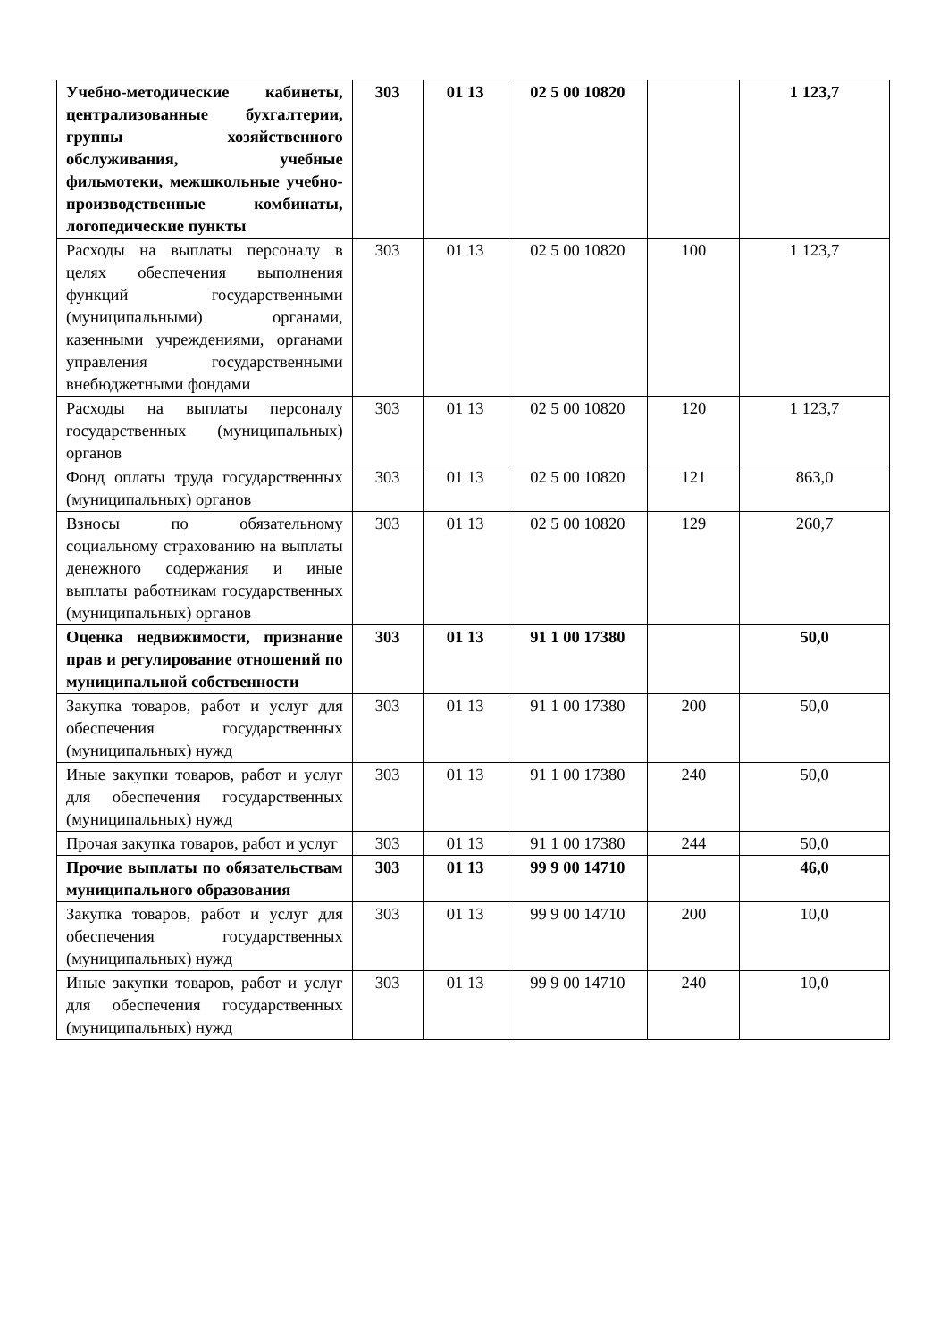| Учебно-методические кабинеты, централизованные бухгалтерии, группы хозяйственного обслуживания, учебные фильмотеки, межшкольные учебно-производственные комбинаты, логопедические пункты | 303 | 01 13 | 02 5 00 10820 | | 1 123,7 |
| Расходы на выплаты персоналу в целях обеспечения выполнения функций государственными (муниципальными) органами, казенными учреждениями, органами управления государственными внебюджетными фондами | 303 | 01 13 | 02 5 00 10820 | 100 | 1 123,7 |
| Расходы на выплаты персоналу государственных (муниципальных) органов | 303 | 01 13 | 02 5 00 10820 | 120 | 1 123,7 |
| Фонд оплаты труда государственных (муниципальных) органов | 303 | 01 13 | 02 5 00 10820 | 121 | 863,0 |
| Взносы по обязательному социальному страхованию на выплаты денежного содержания и иные выплаты работникам государственных (муниципальных) органов | 303 | 01 13 | 02 5 00 10820 | 129 | 260,7 |
| Оценка недвижимости, признание прав и регулирование отношений по муниципальной собственности | 303 | 01 13 | 91 1 00 17380 | | 50,0 |
| Закупка товаров, работ и услуг для обеспечения государственных (муниципальных) нужд | 303 | 01 13 | 91 1 00 17380 | 200 | 50,0 |
| Иные закупки товаров, работ и услуг для обеспечения государственных (муниципальных) нужд | 303 | 01 13 | 91 1 00 17380 | 240 | 50,0 |
| Прочая закупка товаров, работ и услуг | 303 | 01 13 | 91 1 00 17380 | 244 | 50,0 |
| Прочие выплаты по обязательствам муниципального образования | 303 | 01 13 | 99 9 00 14710 | | 46,0 |
| Закупка товаров, работ и услуг для обеспечения государственных (муниципальных) нужд | 303 | 01 13 | 99 9 00 14710 | 200 | 10,0 |
| Иные закупки товаров, работ и услуг для обеспечения государственных (муниципальных) нужд | 303 | 01 13 | 99 9 00 14710 | 240 | 10,0 |